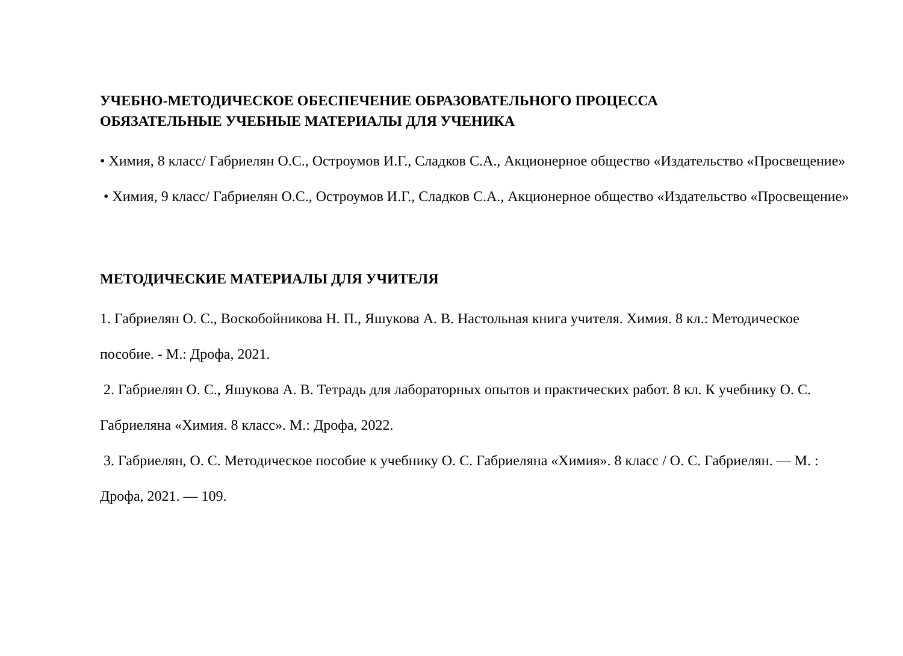УЧЕБНО-МЕТОДИЧЕСКОЕ ОБЕСПЕЧЕНИЕ ОБРАЗОВАТЕЛЬНОГО ПРОЦЕССА
ОБЯЗАТЕЛЬНЫЕ УЧЕБНЫЕ МАТЕРИАЛЫ ДЛЯ УЧЕНИКА
• Химия, 8 класс/ Габриелян О.С., Остроумов И.Г., Сладков С.А., Акционерное общество «Издательство «Просвещение»
• Химия, 9 класс/ Габриелян О.С., Остроумов И.Г., Сладков С.А., Акционерное общество «Издательство «Просвещение»
МЕТОДИЧЕСКИЕ МАТЕРИАЛЫ ДЛЯ УЧИТЕЛЯ
1. Габриелян О. С., Воскобойникова Н. П., Яшукова А. В. Настольная книга учителя. Химия. 8 кл.: Методическое пособие. - М.: Дрофа, 2021.
2. Габриелян О. С., Яшукова А. В. Тетрадь для лабораторных опытов и практических работ. 8 кл. К учебнику О. С. Габриеляна «Химия. 8 класс». М.: Дрофа, 2022.
3. Габриелян, О. С. Методическое пособие к учебнику О. С. Габриеляна «Химия». 8 класс / О. С. Габриелян. — М. : Дрофа, 2021. — 109.